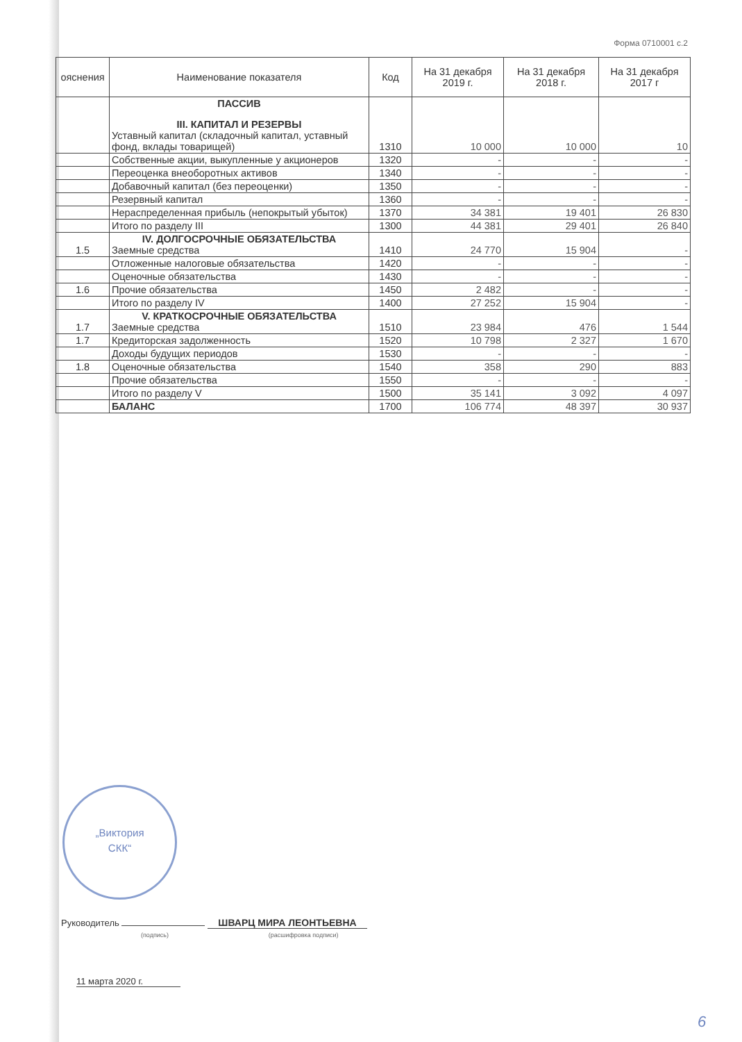Форма 0710001 с.2
| ояснения | Наименование показателя | Код | На 31 декабря 2019 г. | На 31 декабря 2018 г. | На 31 декабря 2017 г |
| --- | --- | --- | --- | --- | --- |
| | ПАССИВ III. КАПИТАЛ И РЕЗЕРВЫ Уставный капитал (складочный капитал, уставный фонд, вклады товарищей) | 1310 | 10 000 | 10 000 | 10 |
| | Собственные акции, выкупленные у акционеров | 1320 | - | - | - |
| | Переоценка внеоборотных активов | 1340 | - | - | - |
| | Добавочный капитал (без переоценки) | 1350 | - | - | - |
| | Резервный капитал | 1360 | - | - | - |
| | Нераспределенная прибыль (непокрытый убыток) | 1370 | 34 381 | 19 401 | 26 830 |
| | Итого по разделу III | 1300 | 44 381 | 29 401 | 26 840 |
| 1.5 | IV. ДОЛГОСРОЧНЫЕ ОБЯЗАТЕЛЬСТВА Заемные средства | 1410 | 24 770 | 15 904 | - |
| | Отложенные налоговые обязательства | 1420 | - | - | - |
| | Оценочные обязательства | 1430 | - | - | - |
| 1.6 | Прочие обязательства | 1450 | 2 482 | - | - |
| | Итого по разделу IV | 1400 | 27 252 | 15 904 | - |
| 1.7 | V. КРАТКОСРОЧНЫЕ ОБЯЗАТЕЛЬСТВА Заемные средства | 1510 | 23 984 | 476 | 1 544 |
| 1.7 | Кредиторская задолженность | 1520 | 10 798 | 2 327 | 1 670 |
| | Доходы будущих периодов | 1530 | - | - | - |
| 1.8 | Оценочные обязательства | 1540 | 358 | 290 | 883 |
| | Прочие обязательства | 1550 | - | - | - |
| | Итого по разделу V | 1500 | 35 141 | 3 092 | 4 097 |
| | БАЛАНС | 1700 | 106 774 | 48 397 | 30 937 |
„Виктория
СКК“
Руководитель ШВАРЦ МИРА ЛЕОНТЬЕВНА
(подпись) (расшифровка подписи)
11 марта 2020 г.
6